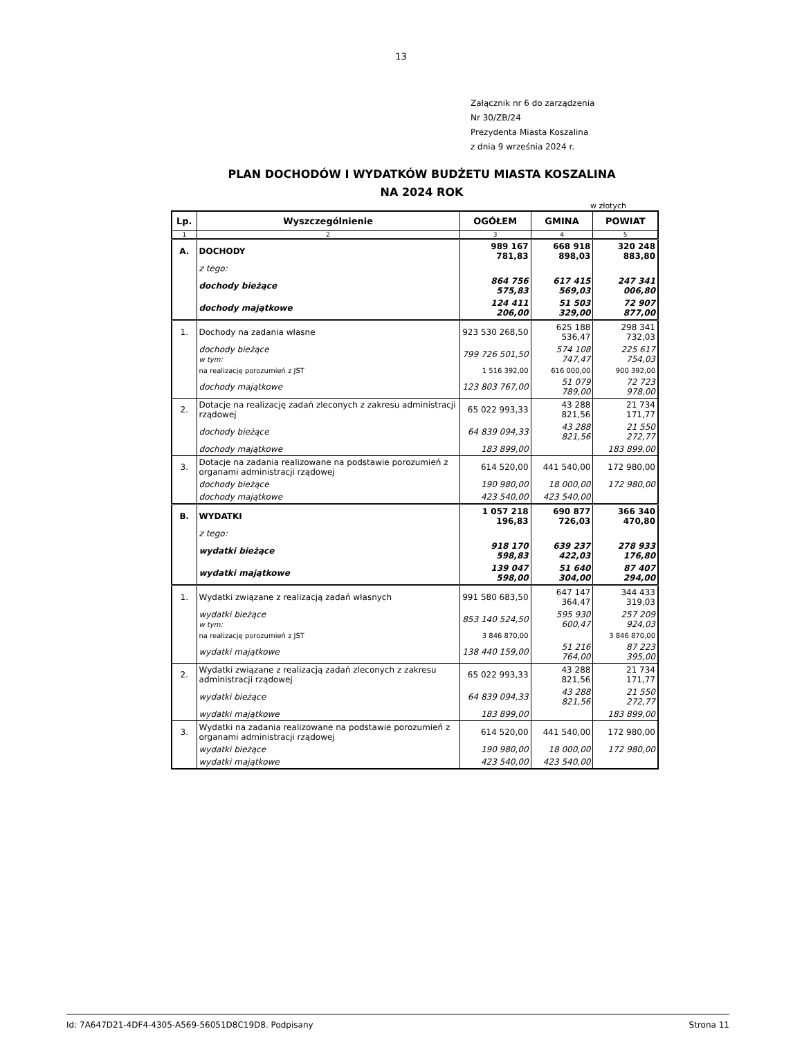13
Załącznik nr 6 do zarządzenia
Nr 30/ZB/24
Prezydenta Miasta Koszalina
z dnia 9 września 2024 r.
PLAN DOCHODÓW I WYDATKÓW BUDŻETU MIASTA KOSZALINA
NA 2024 ROK
w złotych
| Lp. | Wyszczególnienie | OGÓŁEM | GMINA | POWIAT |
| --- | --- | --- | --- | --- |
| 1 | 2 | 3 | 4 | 5 |
| A. | DOCHODY | 989 167 781,83 | 668 918 898,03 | 320 248 883,80 |
| | z tego: | | | |
| | dochody bieżące | 864 756 575,83 | 617 415 569,03 | 247 341 006,80 |
| | dochody majątkowe | 124 411 206,00 | 51 503 329,00 | 72 907 877,00 |
| 1. | Dochody na zadania własne | 923 530 268,50 | 625 188 536,47 | 298 341 732,03 |
| | dochody bieżące w tym: | 799 726 501,50 | 574 108 747,47 | 225 617 754,03 |
| | na realizację porozumień z JST | 1 516 392,00 | 616 000,00 | 900 392,00 |
| | dochody majątkowe | 123 803 767,00 | 51 079 789,00 | 72 723 978,00 |
| 2. | Dotacje na realizację zadań zleconych z zakresu administracji rządowej | 65 022 993,33 | 43 288 821,56 | 21 734 171,77 |
| | dochody bieżące | 64 839 094,33 | 43 288 821,56 | 21 550 272,77 |
| | dochody majątkowe | 183 899,00 | | 183 899,00 |
| 3. | Dotacje na zadania realizowane na podstawie porozumień z organami administracji rządowej | 614 520,00 | 441 540,00 | 172 980,00 |
| | dochody bieżące | 190 980,00 | 18 000,00 | 172 980,00 |
| | dochody majątkowe | 423 540,00 | 423 540,00 | |
| B. | WYDATKI | 1 057 218 196,83 | 690 877 726,03 | 366 340 470,80 |
| | z tego: | | | |
| | wydatki bieżące | 918 170 598,83 | 639 237 422,03 | 278 933 176,80 |
| | wydatki majątkowe | 139 047 598,00 | 51 640 304,00 | 87 407 294,00 |
| 1. | Wydatki związane z realizacją zadań własnych | 991 580 683,50 | 647 147 364,47 | 344 433 319,03 |
| | wydatki bieżące w tym: | 853 140 524,50 | 595 930 600,47 | 257 209 924,03 |
| | na realizację porozumień z JST | 3 846 870,00 | | 3 846 870,00 |
| | wydatki majątkowe | 138 440 159,00 | 51 216 764,00 | 87 223 395,00 |
| 2. | Wydatki związane z realizacją zadań zleconych z zakresu administracji rządowej | 65 022 993,33 | 43 288 821,56 | 21 734 171,77 |
| | wydatki bieżące | 64 839 094,33 | 43 288 821,56 | 21 550 272,77 |
| | wydatki majątkowe | 183 899,00 | | 183 899,00 |
| 3. | Wydatki na zadania realizowane na podstawie porozumień z organami administracji rządowej | 614 520,00 | 441 540,00 | 172 980,00 |
| | wydatki bieżące | 190 980,00 | 18 000,00 | 172 980,00 |
| | wydatki majątkowe | 423 540,00 | 423 540,00 | |
Id: 7A647D21-4DF4-4305-A569-56051D8C19D8. Podpisany Strona 11